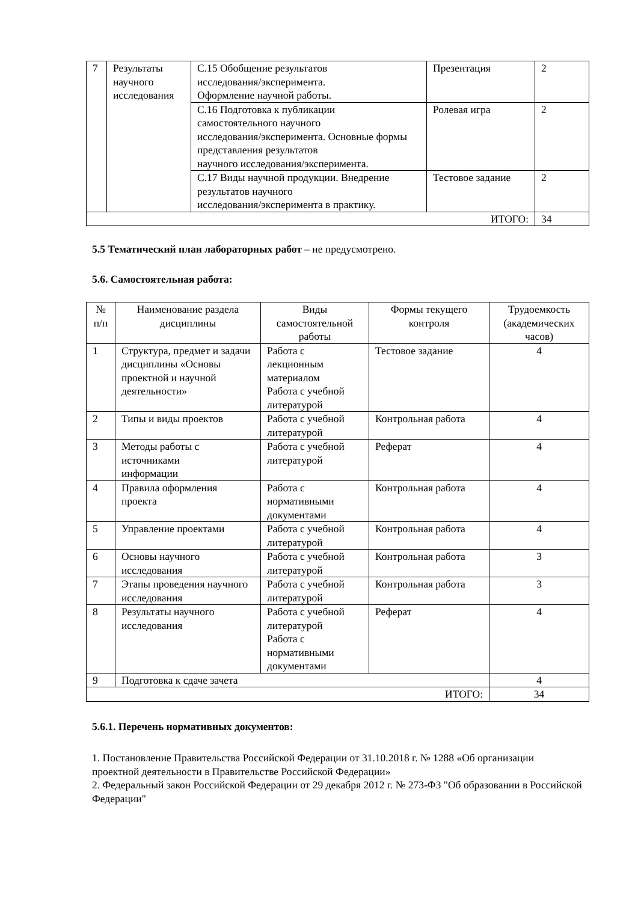| 7 | Результаты научного исследования | С.15 Обобщение результатов исследования/эксперимента. Оформление научной работы. | Презентация | 2 |
| | | С.16 Подготовка к публикации самостоятельного научного исследования/эксперимента. Основные формы представления результатов научного исследования/эксперимента. | Ролевая игра | 2 |
| | | С.17 Виды научной продукции. Внедрение результатов научного исследования/эксперимента в практику. | Тестовое задание | 2 |
| ИТОГО: | | | | 34 |
5.5 Тематический план лабораторных работ – не предусмотрено.
5.6. Самостоятельная работа:
| № п/п | Наименование раздела дисциплины | Виды самостоятельной работы | Формы текущего контроля | Трудоемкость (академических часов) |
| --- | --- | --- | --- | --- |
| 1 | Структура, предмет и задачи дисциплины «Основы проектной и научной деятельности» | Работа с лекционным материалом Работа с учебной литературой | Тестовое задание | 4 |
| 2 | Типы и виды проектов | Работа с учебной литературой | Контрольная работа | 4 |
| 3 | Методы работы с источниками информации | Работа с учебной литературой | Реферат | 4 |
| 4 | Правила оформления проекта | Работа с нормативными документами | Контрольная работа | 4 |
| 5 | Управление проектами | Работа с учебной литературой | Контрольная работа | 4 |
| 6 | Основы научного исследования | Работа с учебной литературой | Контрольная работа | 3 |
| 7 | Этапы проведения научного исследования | Работа с учебной литературой | Контрольная работа | 3 |
| 8 | Результаты научного исследования | Работа с учебной литературой Работа с нормативными документами | Реферат | 4 |
| 9 | Подготовка к сдаче зачета | | | 4 |
| ИТОГО: | | | | 34 |
5.6.1. Перечень нормативных документов:
1. Постановление Правительства Российской Федерации от 31.10.2018 г. № 1288 «Об организации проектной деятельности в Правительстве Российской Федерации»
2. Федеральный закон Российской Федерации от 29 декабря 2012 г. № 273-ФЗ "Об образовании в Российской Федерации"